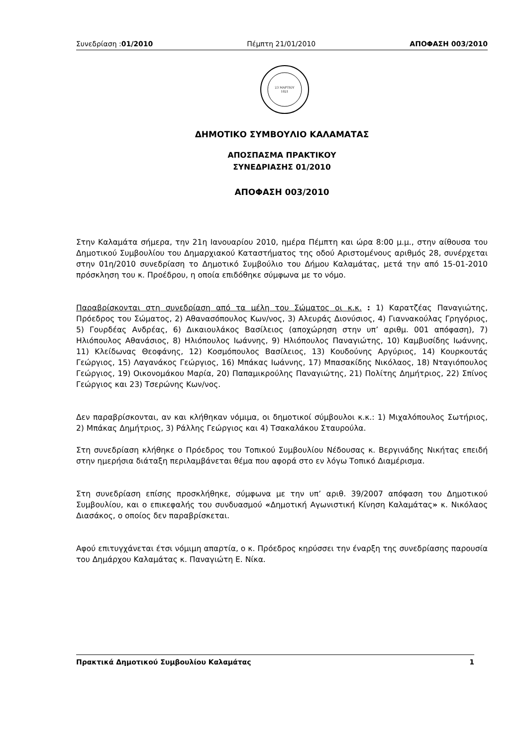Συνεδρίαση :01/2010 Πέμπτη 21/01/2010 ΑΠΟΦΑΣΗ 003/2010
23 ΜΑΡΤΙΟΥ
1821
ΔΗΜΟΤΙΚΟ ΣΥΜΒΟΥΛΙΟ ΚΑΛΑΜΑΤΑΣ
ΑΠΟΣΠΑΣΜΑ ΠΡΑΚΤΙΚΟΥ
ΣΥΝΕΔΡΙΑΣΗΣ 01/2010
ΑΠΟΦΑΣΗ 003/2010
Στην Καλαμάτα σήμερα, την 21η Ιανουαρίου 2010, ημέρα Πέμπτη και ώρα 8:00 μ.μ., στην αίθουσα του Δημοτικού Συμβουλίου του Δημαρχιακού Καταστήματος της οδού Αριστομένους αριθμός 28, συνέρχεται στην 01η/2010 συνεδρίαση το Δημοτικό Συμβούλιο του Δήμου Καλαμάτας, μετά την από 15-01-2010 πρόσκληση του κ. Προέδρου, η οποία επιδόθηκε σύμφωνα με το νόμο.
Παραβρίσκονται στη συνεδρίαση από τα μέλη του Σώματος οι κ.κ. : 1) Καρατζέας Παναγιώτης, Πρόεδρος του Σώματος, 2) Αθανασόπουλος Κων/νος, 3) Αλευράς Διονύσιος, 4) Γιαννακούλας Γρηγόριος, 5) Γουρδέας Ανδρέας, 6) Δικαιουλάκος Βασίλειος (αποχώρηση στην υπ’ αριθμ. 001 απόφαση), 7) Ηλιόπουλος Αθανάσιος, 8) Ηλιόπουλος Ιωάννης, 9) Ηλιόπουλος Παναγιώτης, 10) Καμβυσίδης Ιωάννης, 11) Κλείδωνας Θεοφάνης, 12) Κοσμόπουλος Βασίλειος, 13) Κουδούνης Αργύριος, 14) Κουρκουτάς Γεώργιος, 15) Λαγανάκος Γεώργιος, 16) Μπάκας Ιωάννης, 17) Μπασακίδης Νικόλαος, 18) Νταγιόπουλος Γεώργιος, 19) Οικονομάκου Μαρία, 20) Παπαμικρούλης Παναγιώτης, 21) Πολίτης Δημήτριος, 22) Σπίνος Γεώργιος και 23) Τσερώνης Κων/νος.
Δεν παραβρίσκονται, αν και κλήθηκαν νόμιμα, οι δημοτικοί σύμβουλοι κ.κ.: 1) Μιχαλόπουλος Σωτήριος, 2) Μπάκας Δημήτριος, 3) Ράλλης Γεώργιος και 4) Τσακαλάκου Σταυρούλα.
Στη συνεδρίαση κλήθηκε ο Πρόεδρος του Τοπικού Συμβουλίου Νέδουσας κ. Βεργινάδης Νικήτας επειδή στην ημερήσια διάταξη περιλαμβάνεται θέμα που αφορά στο εν λόγω Τοπικό Διαμέρισμα.
Στη συνεδρίαση επίσης προσκλήθηκε, σύμφωνα με την υπ’ αριθ. 39/2007 απόφαση του Δημοτικού Συμβουλίου, και ο επικεφαλής του συνδυασμού «Δημοτική Αγωνιστική Κίνηση Καλαμάτας» κ. Νικόλαος Διασάκος, ο οποίος δεν παραβρίσκεται.
Αφού επιτυγχάνεται έτσι νόμιμη απαρτία, ο κ. Πρόεδρος κηρύσσει την έναρξη της συνεδρίασης παρουσία του Δημάρχου Καλαμάτας κ. Παναγιώτη Ε. Νίκα.
Πρακτικά Δημοτικού Συμβουλίου Καλαμάτας 1